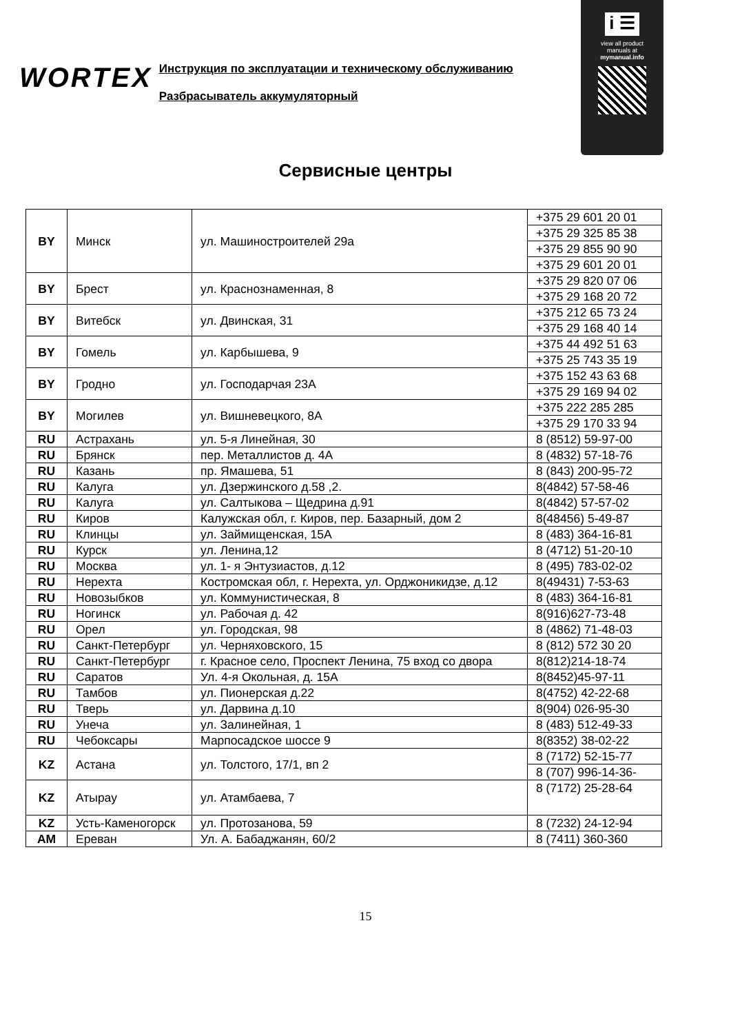i ☰
view all product
manuals at
mymanual.info
WORTEX
Инструкция по эксплуатации и техническому обслуживанию
Разбрасыватель аккумуляторный
Сервисные центры
| BY | Минск | ул. Машиностроителей 29а | +375 29 601 20 01 |
| | | | +375 29 325 85 38 |
| | | | +375 29 855 90 90 |
| | | | +375 29 601 20 01 |
| BY | Брест | ул. Краснознаменная, 8 | +375 29 820 07 06 |
| | | | +375 29 168 20 72 |
| BY | Витебск | ул. Двинская, 31 | +375 212 65 73 24 |
| | | | +375 29 168 40 14 |
| BY | Гомель | ул. Карбышева, 9 | +375 44 492 51 63 |
| | | | +375 25 743 35 19 |
| BY | Гродно | ул. Господарчая 23А | +375 152 43 63 68 |
| | | | +375 29 169 94 02 |
| BY | Могилев | ул. Вишневецкого, 8А | +375 222 285 285 |
| | | | +375 29 170 33 94 |
| RU | Астрахань | ул. 5-я Линейная, 30 | 8 (8512) 59-97-00 |
| RU | Брянск | пер. Металлистов д. 4А | 8 (4832) 57-18-76 |
| RU | Казань | пр. Ямашева, 51 | 8 (843) 200-95-72 |
| RU | Калуга | ул. Дзержинского д.58 ,2. | 8(4842) 57-58-46 |
| RU | Калуга | ул. Салтыкова – Щедрина д.91 | 8(4842) 57-57-02 |
| RU | Киров | Калужская обл, г. Киров, пер. Базарный, дом 2 | 8(48456) 5-49-87 |
| RU | Клинцы | ул. Займищенская, 15А | 8 (483) 364-16-81 |
| RU | Курск | ул. Ленина,12 | 8 (4712) 51-20-10 |
| RU | Москва | ул. 1- я Энтузиастов, д.12 | 8 (495) 783-02-02 |
| RU | Нерехта | Костромская обл, г. Нерехта, ул. Орджоникидзе, д.12 | 8(49431) 7-53-63 |
| RU | Новозыбков | ул. Коммунистическая, 8 | 8 (483) 364-16-81 |
| RU | Ногинск | ул. Рабочая д. 42 | 8(916)627-73-48 |
| RU | Орел | ул. Городская, 98 | 8 (4862) 71-48-03 |
| RU | Санкт-Петербург | ул. Черняховского, 15 | 8 (812) 572 30 20 |
| RU | Санкт-Петербург | г. Красное село, Проспект Ленина, 75 вход со двора | 8(812)214-18-74 |
| RU | Саратов | Ул. 4-я Окольная, д. 15А | 8(8452)45-97-11 |
| RU | Тамбов | ул. Пионерская д.22 | 8(4752) 42-22-68 |
| RU | Тверь | ул. Дарвина д.10 | 8(904) 026-95-30 |
| RU | Унеча | ул. Залинейная, 1 | 8 (483) 512-49-33 |
| RU | Чебоксары | Марпосадское шоссе 9 | 8(8352) 38-02-22 |
| KZ | Астана | ул. Толстого, 17/1, вп 2 | 8 (7172) 52-15-77 |
| | | | 8 (707) 996-14-36- |
| KZ | Атырау | ул. Атамбаева, 7 | 8 (7172) 25-28-64 |
| KZ | Усть-Каменогорск | ул. Протозанова, 59 | 8 (7232) 24-12-94 |
| AM | Ереван | Ул. А. Бабаджанян, 60/2 | 8 (7411) 360-360 |
15